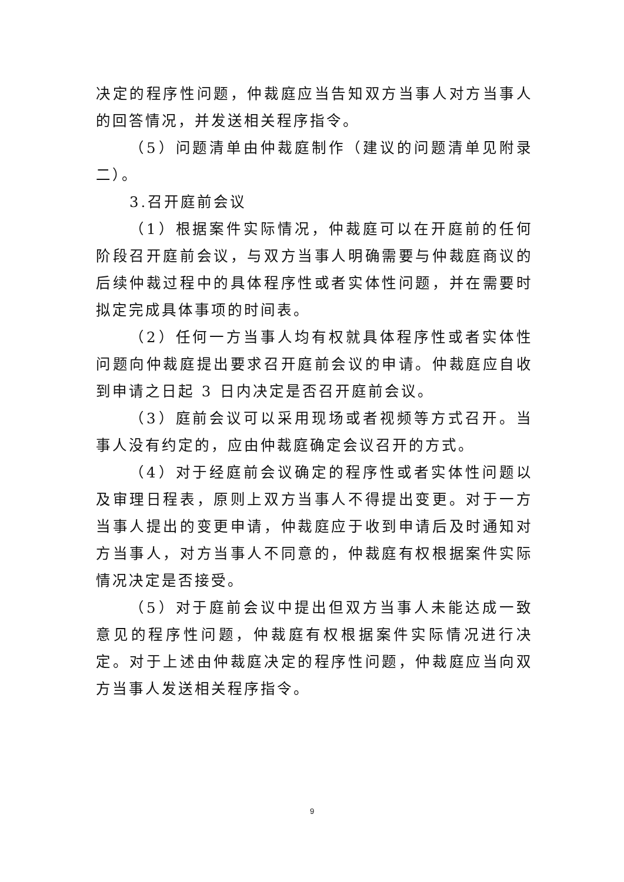决定的程序性问题，仲裁庭应当告知双方当事人对方当事人的回答情况，并发送相关程序指令。
（5）问题清单由仲裁庭制作（建议的问题清单见附录二）。
3.召开庭前会议
（1）根据案件实际情况，仲裁庭可以在开庭前的任何阶段召开庭前会议，与双方当事人明确需要与仲裁庭商议的后续仲裁过程中的具体程序性或者实体性问题，并在需要时拟定完成具体事项的时间表。
（2）任何一方当事人均有权就具体程序性或者实体性问题向仲裁庭提出要求召开庭前会议的申请。仲裁庭应自收到申请之日起 3 日内决定是否召开庭前会议。
（3）庭前会议可以采用现场或者视频等方式召开。当事人没有约定的，应由仲裁庭确定会议召开的方式。
（4）对于经庭前会议确定的程序性或者实体性问题以及审理日程表，原则上双方当事人不得提出变更。对于一方当事人提出的变更申请，仲裁庭应于收到申请后及时通知对方当事人，对方当事人不同意的，仲裁庭有权根据案件实际情况决定是否接受。
（5）对于庭前会议中提出但双方当事人未能达成一致意见的程序性问题，仲裁庭有权根据案件实际情况进行决定。对于上述由仲裁庭决定的程序性问题，仲裁庭应当向双方当事人发送相关程序指令。
9